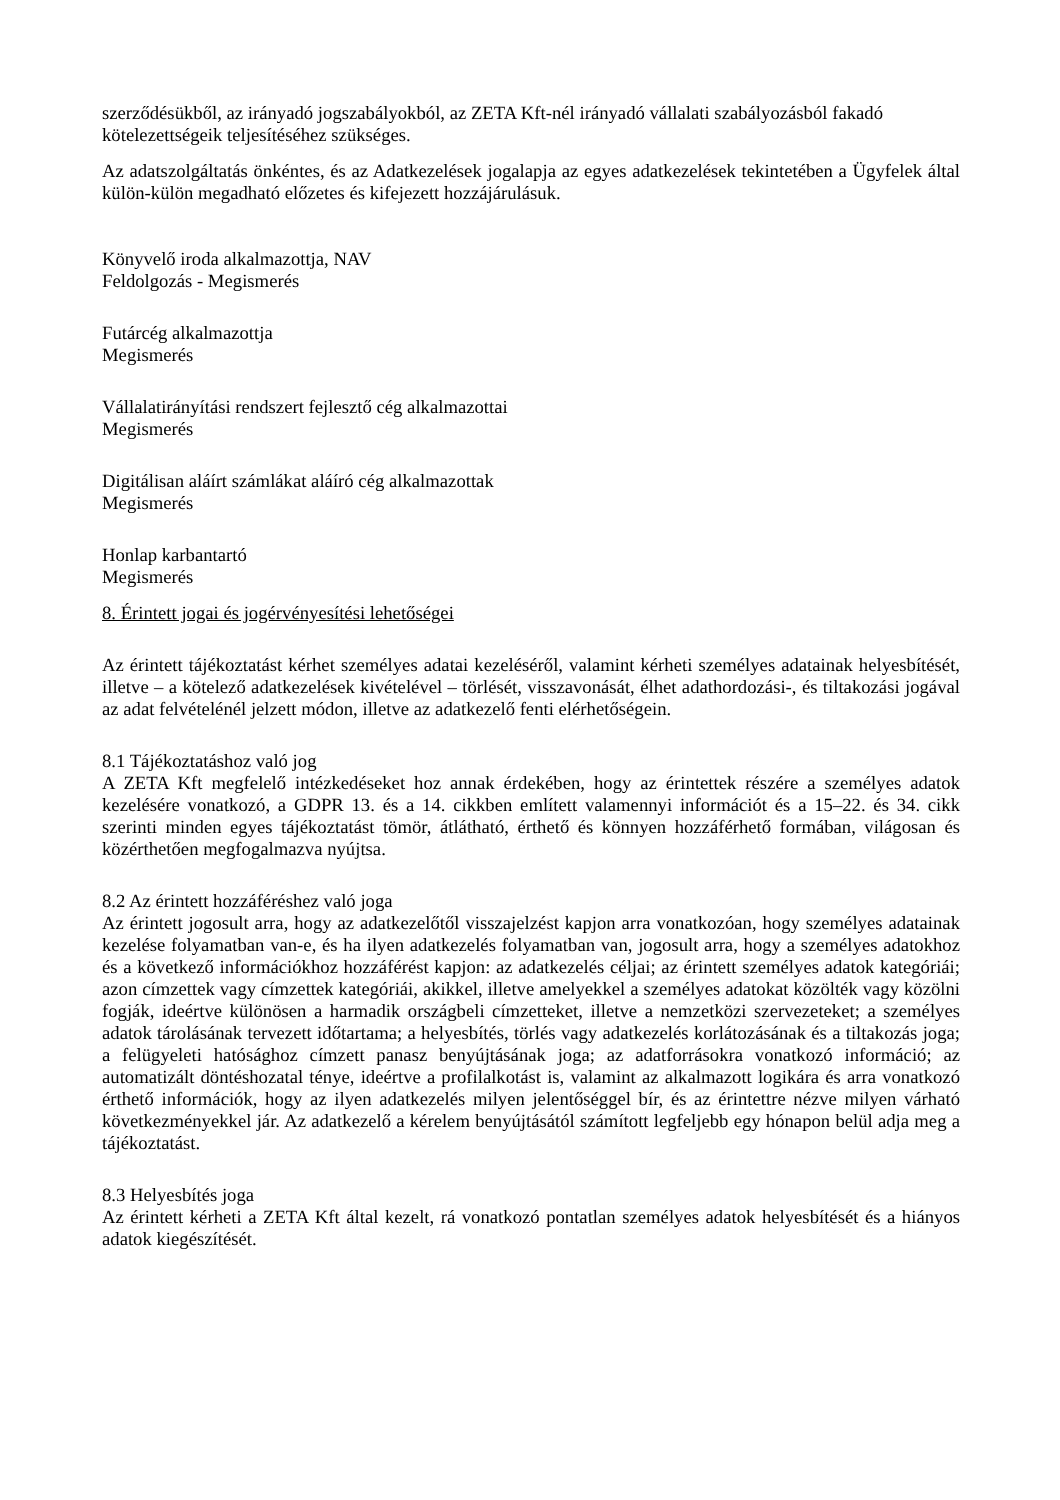szerződésükből, az irányadó jogszabályokból, az ZETA Kft-nél irányadó vállalati szabályozásból fakadó kötelezettségeik teljesítéséhez szükséges.
Az adatszolgáltatás önkéntes, és az Adatkezelések jogalapja az egyes adatkezelések tekintetében a Ügyfelek által külön-külön megadható előzetes és kifejezett hozzájárulásuk.
Könyvelő iroda alkalmazottja, NAV
Feldolgozás - Megismerés
Futárcég alkalmazottja
Megismerés
Vállalatirányítási rendszert fejlesztő cég alkalmazottai
Megismerés
Digitálisan aláírt számlákat aláíró cég alkalmazottak
Megismerés
Honlap karbantartó
Megismerés
8. Érintett jogai és jogérvényesítési lehetőségei
Az érintett tájékoztatást kérhet személyes adatai kezeléséről, valamint kérheti személyes adatainak helyesbítését, illetve – a kötelező adatkezelések kivételével – törlését, visszavonását, élhet adathordozási-, és tiltakozási jogával az adat felvételénél jelzett módon, illetve az adatkezelő fenti elérhetőségein.
8.1 Tájékoztatáshoz való jog
A ZETA Kft megfelelő intézkedéseket hoz annak érdekében, hogy az érintettek részére a személyes adatok kezelésére vonatkozó, a GDPR 13. és a 14. cikkben említett valamennyi információt és a 15–22. és 34. cikk szerinti minden egyes tájékoztatást tömör, átlátható, érthető és könnyen hozzáférhető formában, világosan és közérthetően megfogalmazva nyújtsa.
8.2 Az érintett hozzáféréshez való joga
Az érintett jogosult arra, hogy az adatkezelőtől visszajelzést kapjon arra vonatkozóan, hogy személyes adatainak kezelése folyamatban van-e, és ha ilyen adatkezelés folyamatban van, jogosult arra, hogy a személyes adatokhoz és a következő információkhoz hozzáférést kapjon: az adatkezelés céljai; az érintett személyes adatok kategóriái; azon címzettek vagy címzettek kategóriái, akikkel, illetve amelyekkel a személyes adatokat közölték vagy közölni fogják, ideértve különösen a harmadik országbeli címzetteket, illetve a nemzetközi szervezeteket; a személyes adatok tárolásának tervezett időtartama; a helyesbítés, törlés vagy adatkezelés korlátozásának és a tiltakozás joga; a felügyeleti hatósághoz címzett panasz benyújtásának joga; az adatforrásokra vonatkozó információ; az automatizált döntéshozatal ténye, ideértve a profilalkotást is, valamint az alkalmazott logikára és arra vonatkozó érthető információk, hogy az ilyen adatkezelés milyen jelentőséggel bír, és az érintettre nézve milyen várható következményekkel jár. Az adatkezelő a kérelem benyújtásától számított legfeljebb egy hónapon belül adja meg a tájékoztatást.
8.3 Helyesbítés joga
Az érintett kérheti a ZETA Kft által kezelt, rá vonatkozó pontatlan személyes adatok helyesbítését és a hiányos adatok kiegészítését.